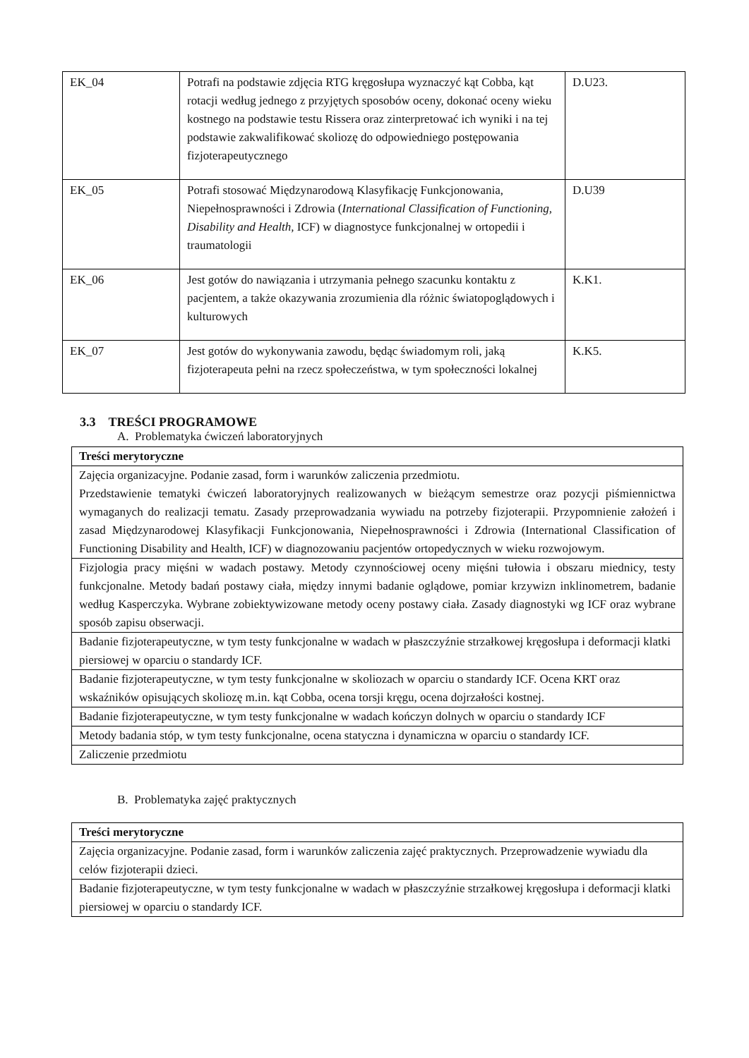| EK_04 | Potrafi na podstawie zdjęcia RTG kręgosłupa wyznaczyć kąt Cobba, kąt rotacji według jednego z przyjętych sposobów oceny, dokonać oceny wieku kostnego na podstawie testu Rissera oraz zinterpretować ich wyniki i na tej podstawie zakwalifikować skoliozę do odpowiedniego postępowania fizjoterapeutycznego | D.U23. |
| EK_05 | Potrafi stosować Międzynarodową Klasyfikację Funkcjonowania, Niepełnosprawności i Zdrowia ( International Classification of Functioning, Disability and Health, ICF) w diagnostyce funkcjonalnej w ortopedii i traumatologii | D.U39 |
| EK_06 | Jest gotów do nawiązania i utrzymania pełnego szacunku kontaktu z pacjentem, a także okazywania zrozumienia dla różnic światopoglądowych i kulturowych | K.K1. |
| EK_07 | Jest gotów do wykonywania zawodu, będąc świadomym roli, jaką fizjoterapeuta pełni na rzecz społeczeństwa, w tym społeczności lokalnej | K.K5. |
3.3 TREŚCI PROGRAMOWE
A. Problematyka ćwiczeń laboratoryjnych
| Treści merytoryczne |
| Zajęcia organizacyjne. Podanie zasad, form i warunków zaliczenia przedmiotu. Przedstawienie tematyki ćwiczeń laboratoryjnych realizowanych w bieżącym semestrze oraz pozycji piśmiennictwa wymaganych do realizacji tematu. Zasady przeprowadzania wywiadu na potrzeby fizjoterapii. Przypomnienie założeń i zasad Międzynarodowej Klasyfikacji Funkcjonowania, Niepełnosprawności i Zdrowia (International Classification of Functioning Disability and Health, ICF) w diagnozowaniu pacjentów ortopedycznych w wieku rozwojowym. |
| Fizjologia pracy mięśni w wadach postawy. Metody czynnościowej oceny mięśni tułowia i obszaru miednicy, testy funkcjonalne. Metody badań postawy ciała, między innymi badanie oglądowe, pomiar krzywizn inklinometrem, badanie według Kasperczyka. Wybrane zobiektywizowane metody oceny postawy ciała. Zasady diagnostyki wg ICF oraz wybrane sposób zapisu obserwacji. |
| Badanie fizjoterapeutyczne, w tym testy funkcjonalne w wadach w płaszczyźnie strzałkowej kręgosłupa i deformacji klatki piersiowej w oparciu o standardy ICF. |
| Badanie fizjoterapeutyczne, w tym testy funkcjonalne w skoliozach w oparciu o standardy ICF. Ocena KRT oraz wskaźników opisujących skoliozę m.in. kąt Cobba, ocena torsji kręgu, ocena dojrzałości kostnej. |
| Badanie fizjoterapeutyczne, w tym testy funkcjonalne w wadach kończyn dolnych w oparciu o standardy ICF |
| Metody badania stóp, w tym testy funkcjonalne, ocena statyczna i dynamiczna w oparciu o standardy ICF. |
| Zaliczenie przedmiotu |
B. Problematyka zajęć praktycznych
| Treści merytoryczne |
| Zajęcia organizacyjne. Podanie zasad, form i warunków zaliczenia zajęć praktycznych. Przeprowadzenie wywiadu dla celów fizjoterapii dzieci. |
| Badanie fizjoterapeutyczne, w tym testy funkcjonalne w wadach w płaszczyźnie strzałkowej kręgosłupa i deformacji klatki piersiowej w oparciu o standardy ICF. |